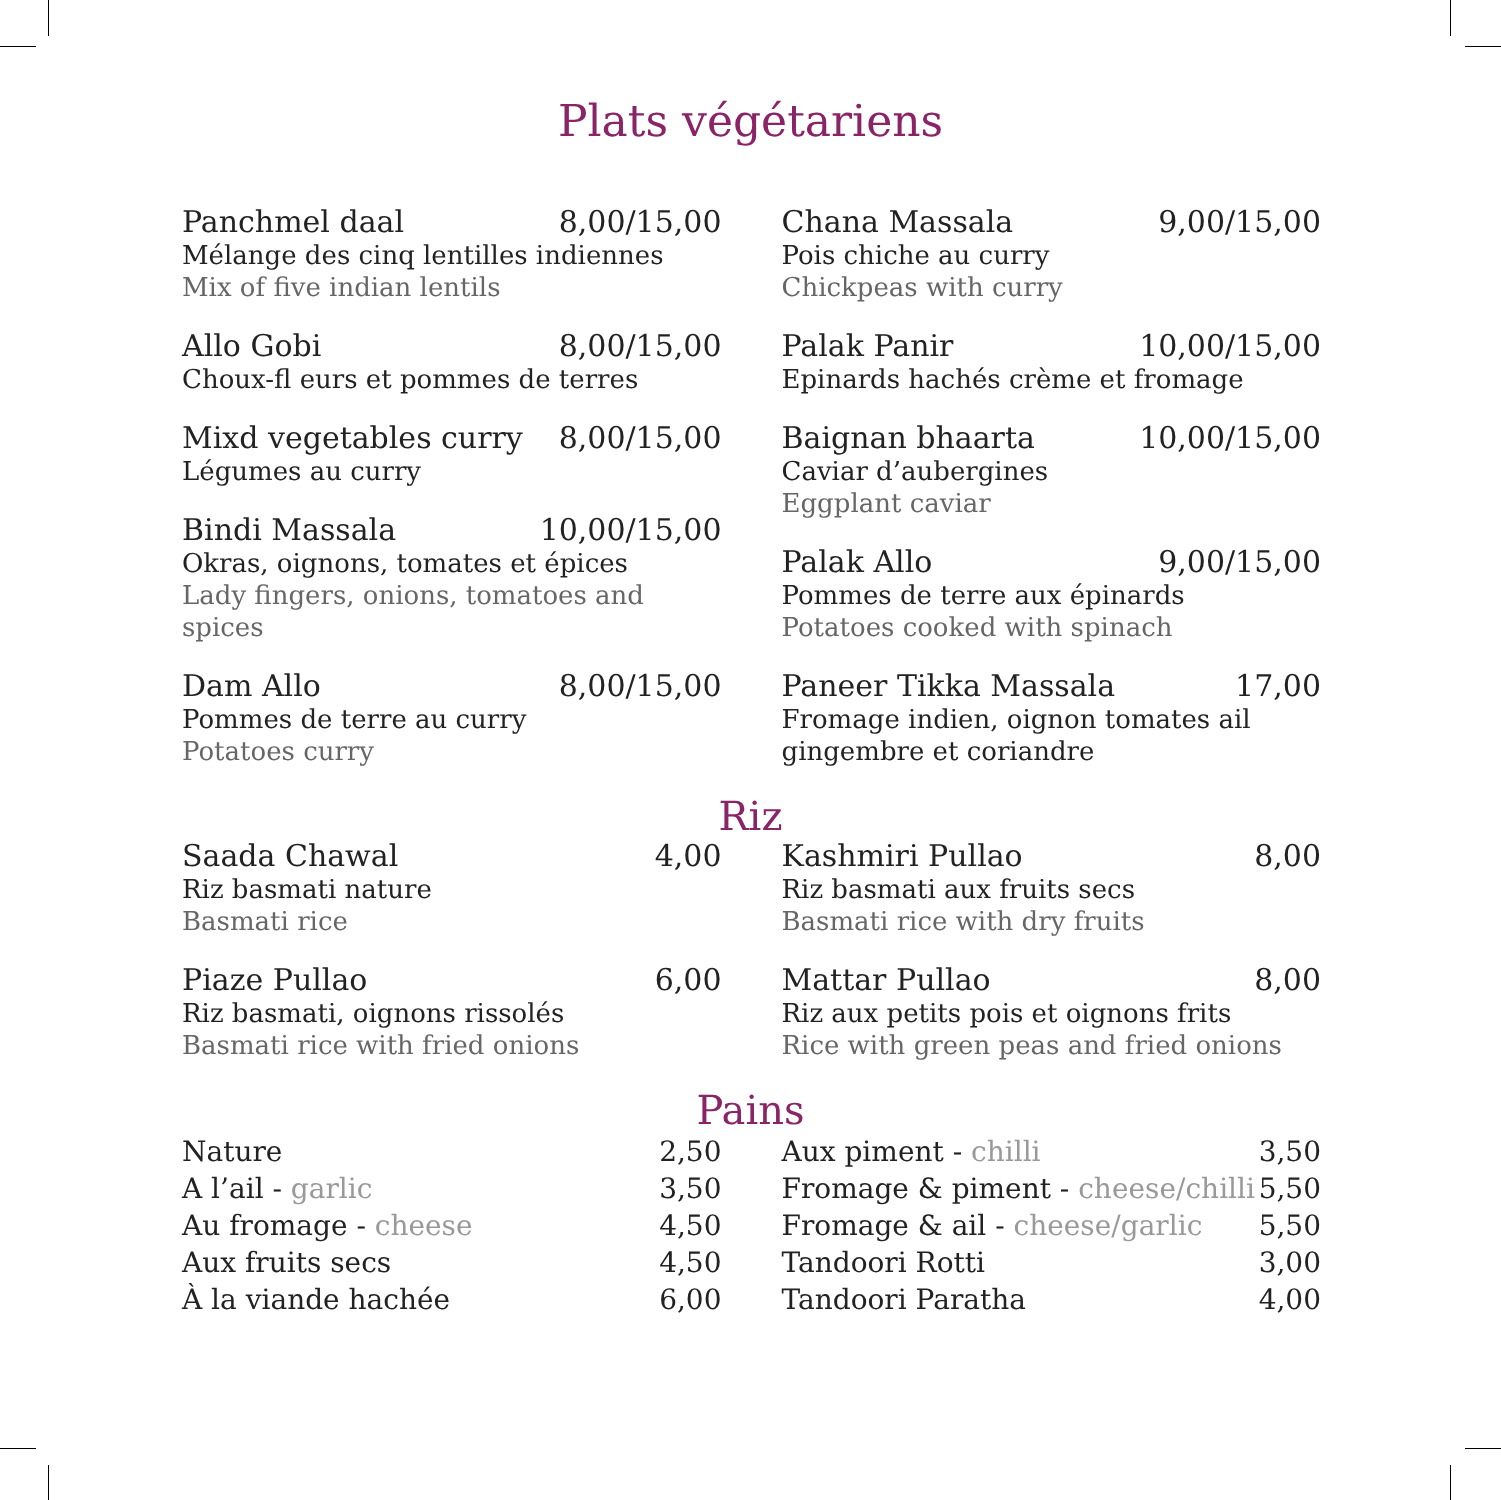Plats végétariens
Panchmel daal 8,00/15,00
Mélange des cinq lentilles indiennes
Mix of five indian lentils
Allo Gobi 8,00/15,00
Choux-fl eurs et pommes de terres
Mixd vegetables curry 8,00/15,00
Légumes au curry
Bindi Massala 10,00/15,00
Okras, oignons, tomates et épices
Lady fingers, onions, tomatoes and spices
Dam Allo 8,00/15,00
Pommes de terre au curry
Potatoes curry
Chana Massala 9,00/15,00
Pois chiche au curry
Chickpeas with curry
Palak Panir 10,00/15,00
Epinards hachés crème et fromage
Baignan bhaarta 10,00/15,00
Caviar d’aubergines
Eggplant caviar
Palak Allo 9,00/15,00
Pommes de terre aux épinards
Potatoes cooked with spinach
Paneer Tikka Massala 17,00
Fromage indien, oignon tomates ail gingembre et coriandre
Riz
Saada Chawal 4,00
Riz basmati nature
Basmati rice
Piaze Pullao 6,00
Riz basmati, oignons rissolés
Basmati rice with fried onions
Kashmiri Pullao 8,00
Riz basmati aux fruits secs
Basmati rice with dry fruits
Mattar Pullao 8,00
Riz aux petits pois et oignons frits
Rice with green peas and fried onions
Pains
Nature 2,50
A l’ail - garlic 3,50
Au fromage - cheese 4,50
Aux fruits secs 4,50
À la viande hachée 6,00
Aux piment - chilli 3,50
Fromage & piment - cheese/chilli 5,50
Fromage & ail - cheese/garlic 5,50
Tandoori Rotti 3,00
Tandoori Paratha 4,00